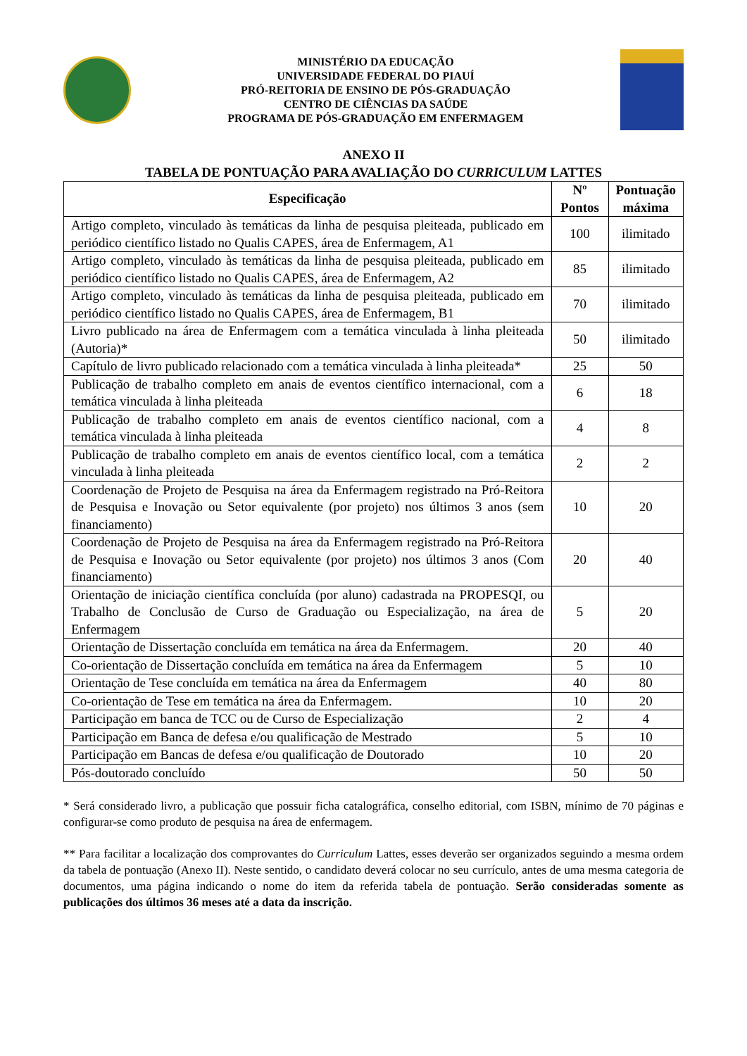MINISTÉRIO DA EDUCAÇÃO
UNIVERSIDADE FEDERAL DO PIAUÍ
PRÓ-REITORIA DE ENSINO DE PÓS-GRADUAÇÃO
CENTRO DE CIÊNCIAS DA SAÚDE
PROGRAMA DE PÓS-GRADUAÇÃO EM ENFERMAGEM
ANEXO II
TABELA DE PONTUAÇÃO PARA AVALIAÇÃO DO CURRICULUM LATTES
| Especificação | Nº Pontos | Pontuação máxima |
| --- | --- | --- |
| Artigo completo, vinculado às temáticas da linha de pesquisa pleiteada, publicado em periódico científico listado no Qualis CAPES, área de Enfermagem, A1 | 100 | ilimitado |
| Artigo completo, vinculado às temáticas da linha de pesquisa pleiteada, publicado em periódico científico listado no Qualis CAPES, área de Enfermagem, A2 | 85 | ilimitado |
| Artigo completo, vinculado às temáticas da linha de pesquisa pleiteada, publicado em periódico científico listado no Qualis CAPES, área de Enfermagem, B1 | 70 | ilimitado |
| Livro publicado na área de Enfermagem com a temática vinculada à linha pleiteada (Autoria)* | 50 | ilimitado |
| Capítulo de livro publicado relacionado com a temática vinculada à linha pleiteada* | 25 | 50 |
| Publicação de trabalho completo em anais de eventos científico internacional, com a temática vinculada à linha pleiteada | 6 | 18 |
| Publicação de trabalho completo em anais de eventos científico nacional, com a temática vinculada à linha pleiteada | 4 | 8 |
| Publicação de trabalho completo em anais de eventos científico local, com a temática vinculada à linha pleiteada | 2 | 2 |
| Coordenação de Projeto de Pesquisa na área da Enfermagem registrado na Pró-Reitora de Pesquisa e Inovação ou Setor equivalente (por projeto) nos últimos 3 anos (sem financiamento) | 10 | 20 |
| Coordenação de Projeto de Pesquisa na área da Enfermagem registrado na Pró-Reitora de Pesquisa e Inovação ou Setor equivalente (por projeto) nos últimos 3 anos (Com financiamento) | 20 | 40 |
| Orientação de iniciação científica concluída (por aluno) cadastrada na PROPESQI, ou Trabalho de Conclusão de Curso de Graduação ou Especialização, na área de Enfermagem | 5 | 20 |
| Orientação de Dissertação concluída em temática na área da Enfermagem. | 20 | 40 |
| Co-orientação de Dissertação concluída em temática na área da Enfermagem | 5 | 10 |
| Orientação de Tese concluída em temática na área da Enfermagem | 40 | 80 |
| Co-orientação de Tese em temática na área da Enfermagem. | 10 | 20 |
| Participação em banca de TCC ou de Curso de Especialização | 2 | 4 |
| Participação em Banca de defesa e/ou qualificação de Mestrado | 5 | 10 |
| Participação em Bancas de defesa e/ou qualificação de Doutorado | 10 | 20 |
| Pós-doutorado concluído | 50 | 50 |
* Será considerado livro, a publicação que possuir ficha catalográfica, conselho editorial, com ISBN, mínimo de 70 páginas e configurar-se como produto de pesquisa na área de enfermagem.
** Para facilitar a localização dos comprovantes do Curriculum Lattes, esses deverão ser organizados seguindo a mesma ordem da tabela de pontuação (Anexo II). Neste sentido, o candidato deverá colocar no seu currículo, antes de uma mesma categoria de documentos, uma página indicando o nome do item da referida tabela de pontuação. Serão consideradas somente as publicações dos últimos 36 meses até a data da inscrição.